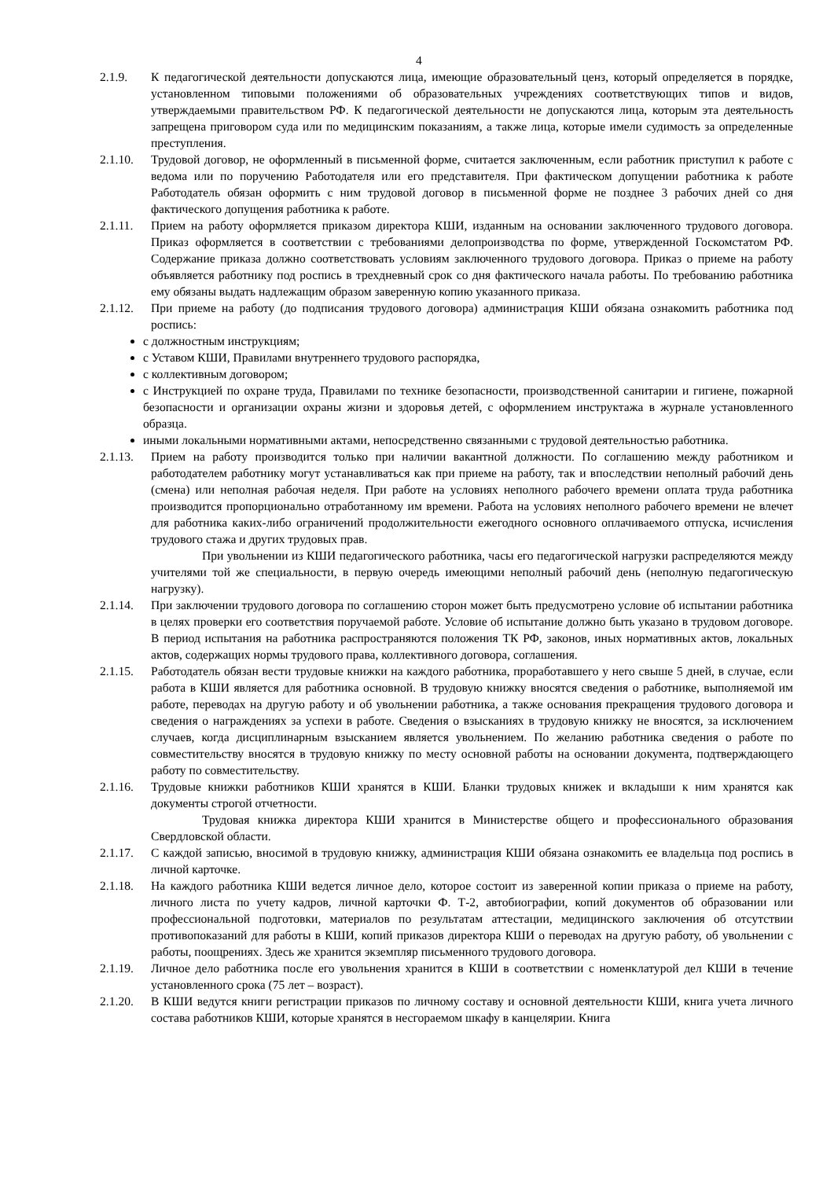4
2.1.9. К педагогической деятельности допускаются лица, имеющие образовательный ценз, который определяется в порядке, установленном типовыми положениями об образовательных учреждениях соответствующих типов и видов, утверждаемыми правительством РФ. К педагогической деятельности не допускаются лица, которым эта деятельность запрещена приговором суда или по медицинским показаниям, а также лица, которые имели судимость за определенные преступления.
2.1.10. Трудовой договор, не оформленный в письменной форме, считается заключенным, если работник приступил к работе с ведома или по поручению Работодателя или его представителя. При фактическом допущении работника к работе Работодатель обязан оформить с ним трудовой договор в письменной форме не позднее 3 рабочих дней со дня фактического допущения работника к работе.
2.1.11. Прием на работу оформляется приказом директора КШИ, изданным на основании заключенного трудового договора. Приказ оформляется в соответствии с требованиями делопроизводства по форме, утвержденной Госкомстатом РФ. Содержание приказа должно соответствовать условиям заключенного трудового договора. Приказ о приеме на работу объявляется работнику под роспись в трехдневный срок со дня фактического начала работы. По требованию работника ему обязаны выдать надлежащим образом заверенную копию указанного приказа.
2.1.12. При приеме на работу (до подписания трудового договора) администрация КШИ обязана ознакомить работника под роспись:
с должностным инструкциям;
с Уставом КШИ, Правилами внутреннего трудового распорядка,
с коллективным договором;
с Инструкцией по охране труда, Правилами по технике безопасности, производственной санитарии и гигиене, пожарной безопасности и организации охраны жизни и здоровья детей, с оформлением инструктажа в журнале установленного образца.
иными локальными нормативными актами, непосредственно связанными с трудовой деятельностью работника.
2.1.13. Прием на работу производится только при наличии вакантной должности. По соглашению между работником и работодателем работнику могут устанавливаться как при приеме на работу, так и впоследствии неполный рабочий день (смена) или неполная рабочая неделя. При работе на условиях неполного рабочего времени оплата труда работника производится пропорционально отработанному им времени. Работа на условиях неполного рабочего времени не влечет для работника каких-либо ограничений продолжительности ежегодного основного оплачиваемого отпуска, исчисления трудового стажа и других трудовых прав.
При увольнении из КШИ педагогического работника, часы его педагогической нагрузки распределяются между учителями той же специальности, в первую очередь имеющими неполный рабочий день (неполную педагогическую нагрузку).
2.1.14. При заключении трудового договора по соглашению сторон может быть предусмотрено условие об испытании работника в целях проверки его соответствия поручаемой работе. Условие об испытание должно быть указано в трудовом договоре. В период испытания на работника распространяются положения ТК РФ, законов, иных нормативных актов, локальных актов, содержащих нормы трудового права, коллективного договора, соглашения.
2.1.15. Работодатель обязан вести трудовые книжки на каждого работника, проработавшего у него свыше 5 дней, в случае, если работа в КШИ является для работника основной. В трудовую книжку вносятся сведения о работнике, выполняемой им работе, переводах на другую работу и об увольнении работника, а также основания прекращения трудового договора и сведения о награждениях за успехи в работе. Сведения о взысканиях в трудовую книжку не вносятся, за исключением случаев, когда дисциплинарным взысканием является увольнением. По желанию работника сведения о работе по совместительству вносятся в трудовую книжку по месту основной работы на основании документа, подтверждающего работу по совместительству.
2.1.16. Трудовые книжки работников КШИ хранятся в КШИ. Бланки трудовых книжек и вкладыши к ним хранятся как документы строгой отчетности.
Трудовая книжка директора КШИ хранится в Министерстве общего и профессионального образования Свердловской области.
2.1.17. С каждой записью, вносимой в трудовую книжку, администрация КШИ обязана ознакомить ее владельца под роспись в личной карточке.
2.1.18. На каждого работника КШИ ведется личное дело, которое состоит из заверенной копии приказа о приеме на работу, личного листа по учету кадров, личной карточки Ф. Т-2, автобиографии, копий документов об образовании или профессиональной подготовки, материалов по результатам аттестации, медицинского заключения об отсутствии противопоказаний для работы в КШИ, копий приказов директора КШИ о переводах на другую работу, об увольнении с работы, поощрениях. Здесь же хранится экземпляр письменного трудового договора.
2.1.19. Личное дело работника после его увольнения хранится в КШИ в соответствии с номенклатурой дел КШИ в течение установленного срока (75 лет – возраст).
2.1.20. В КШИ ведутся книги регистрации приказов по личному составу и основной деятельности КШИ, книга учета личного состава работников КШИ, которые хранятся в несгораемом шкафу в канцелярии. Книга